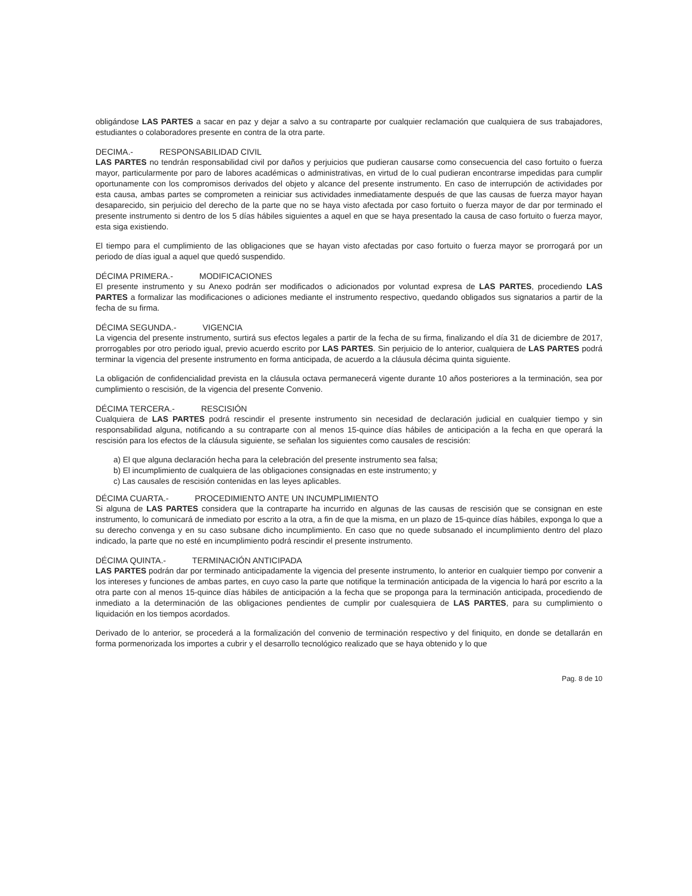obligándose LAS PARTES a sacar en paz y dejar a salvo a su contraparte por cualquier reclamación que cualquiera de sus trabajadores, estudiantes o colaboradores presente en contra de la otra parte.
DECIMA.- RESPONSABILIDAD CIVIL
LAS PARTES no tendrán responsabilidad civil por daños y perjuicios que pudieran causarse como consecuencia del caso fortuito o fuerza mayor, particularmente por paro de labores académicas o administrativas, en virtud de lo cual pudieran encontrarse impedidas para cumplir oportunamente con los compromisos derivados del objeto y alcance del presente instrumento. En caso de interrupción de actividades por esta causa, ambas partes se comprometen a reiniciar sus actividades inmediatamente después de que las causas de fuerza mayor hayan desaparecido, sin perjuicio del derecho de la parte que no se haya visto afectada por caso fortuito o fuerza mayor de dar por terminado el presente instrumento si dentro de los 5 días hábiles siguientes a aquel en que se haya presentado la causa de caso fortuito o fuerza mayor, esta siga existiendo.
El tiempo para el cumplimiento de las obligaciones que se hayan visto afectadas por caso fortuito o fuerza mayor se prorrogará por un periodo de días igual a aquel que quedó suspendido.
DÉCIMA PRIMERA.- MODIFICACIONES
El presente instrumento y su Anexo podrán ser modificados o adicionados por voluntad expresa de LAS PARTES, procediendo LAS PARTES a formalizar las modificaciones o adiciones mediante el instrumento respectivo, quedando obligados sus signatarios a partir de la fecha de su firma.
DÉCIMA SEGUNDA.- VIGENCIA
La vigencia del presente instrumento, surtirá sus efectos legales a partir de la fecha de su firma, finalizando el día 31 de diciembre de 2017, prorrogables por otro periodo igual, previo acuerdo escrito por LAS PARTES. Sin perjuicio de lo anterior, cualquiera de LAS PARTES podrá terminar la vigencia del presente instrumento en forma anticipada, de acuerdo a la cláusula décima quinta siguiente.
La obligación de confidencialidad prevista en la cláusula octava permanecerá vigente durante 10 años posteriores a la terminación, sea por cumplimiento o rescisión, de la vigencia del presente Convenio.
DÉCIMA TERCERA.- RESCISIÓN
Cualquiera de LAS PARTES podrá rescindir el presente instrumento sin necesidad de declaración judicial en cualquier tiempo y sin responsabilidad alguna, notificando a su contraparte con al menos 15-quince días hábiles de anticipación a la fecha en que operará la rescisión para los efectos de la cláusula siguiente, se señalan los siguientes como causales de rescisión:
a) El que alguna declaración hecha para la celebración del presente instrumento sea falsa;
b) El incumplimiento de cualquiera de las obligaciones consignadas en este instrumento; y
c) Las causales de rescisión contenidas en las leyes aplicables.
DÉCIMA CUARTA.- PROCEDIMIENTO ANTE UN INCUMPLIMIENTO
Si alguna de LAS PARTES considera que la contraparte ha incurrido en algunas de las causas de rescisión que se consignan en este instrumento, lo comunicará de inmediato por escrito a la otra, a fin de que la misma, en un plazo de 15-quince días hábiles, exponga lo que a su derecho convenga y en su caso subsane dicho incumplimiento. En caso que no quede subsanado el incumplimiento dentro del plazo indicado, la parte que no esté en incumplimiento podrá rescindir el presente instrumento.
DÉCIMA QUINTA.- TERMINACIÓN ANTICIPADA
LAS PARTES podrán dar por terminado anticipadamente la vigencia del presente instrumento, lo anterior en cualquier tiempo por convenir a los intereses y funciones de ambas partes, en cuyo caso la parte que notifique la terminación anticipada de la vigencia lo hará por escrito a la otra parte con al menos 15-quince días hábiles de anticipación a la fecha que se proponga para la terminación anticipada, procediendo de inmediato a la determinación de las obligaciones pendientes de cumplir por cualesquiera de LAS PARTES, para su cumplimiento o liquidación en los tiempos acordados.
Derivado de lo anterior, se procederá a la formalización del convenio de terminación respectivo y del finiquito, en donde se detallarán en forma pormenorizada los importes a cubrir y el desarrollo tecnológico realizado que se haya obtenido y lo que
Pag. 8 de 10